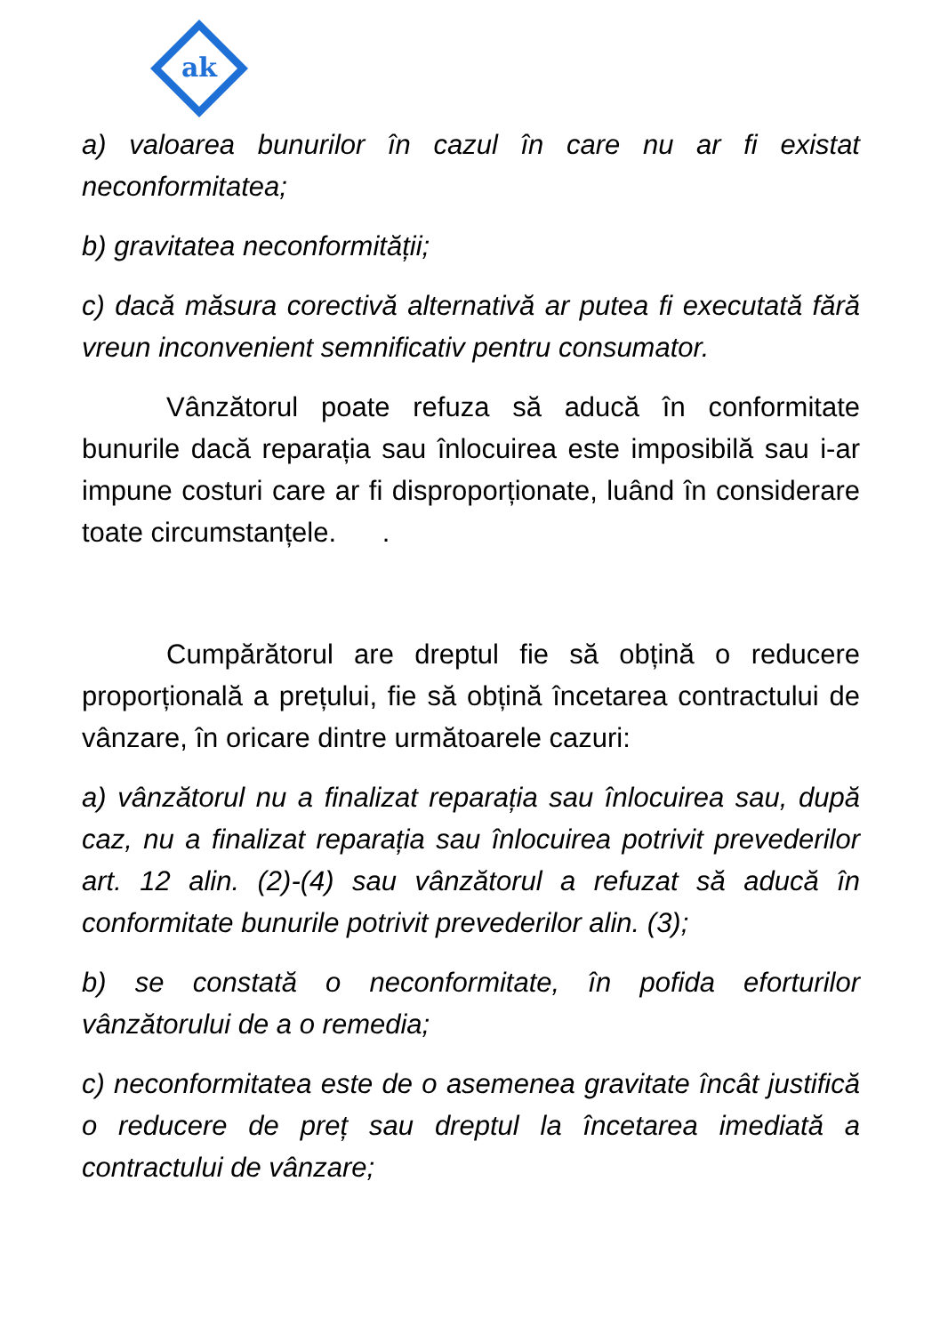ak
a) valoarea bunurilor în cazul în care nu ar fi existat neconformitatea;
b) gravitatea neconformității;
c) dacă măsura corectivă alternativă ar putea fi executată fără vreun inconvenient semnificativ pentru consumator.
Vânzătorul poate refuza să aducă în conformitate bunurile dacă reparația sau înlocuirea este imposibilă sau i-ar impune costuri care ar fi disproporționate, luând în considerare toate circumstanțele. .
Cumpărătorul are dreptul fie să obțină o reducere proporțională a prețului, fie să obțină încetarea contractului de vânzare, în oricare dintre următoarele cazuri:
a) vânzătorul nu a finalizat reparația sau înlocuirea sau, după caz, nu a finalizat reparația sau înlocuirea potrivit prevederilor art. 12 alin. (2)-(4) sau vânzătorul a refuzat să aducă în conformitate bunurile potrivit prevederilor alin. (3);
b) se constată o neconformitate, în pofida eforturilor vânzătorului de a o remedia;
c) neconformitatea este de o asemenea gravitate încât justifică o reducere de preț sau dreptul la încetarea imediată a contractului de vânzare;